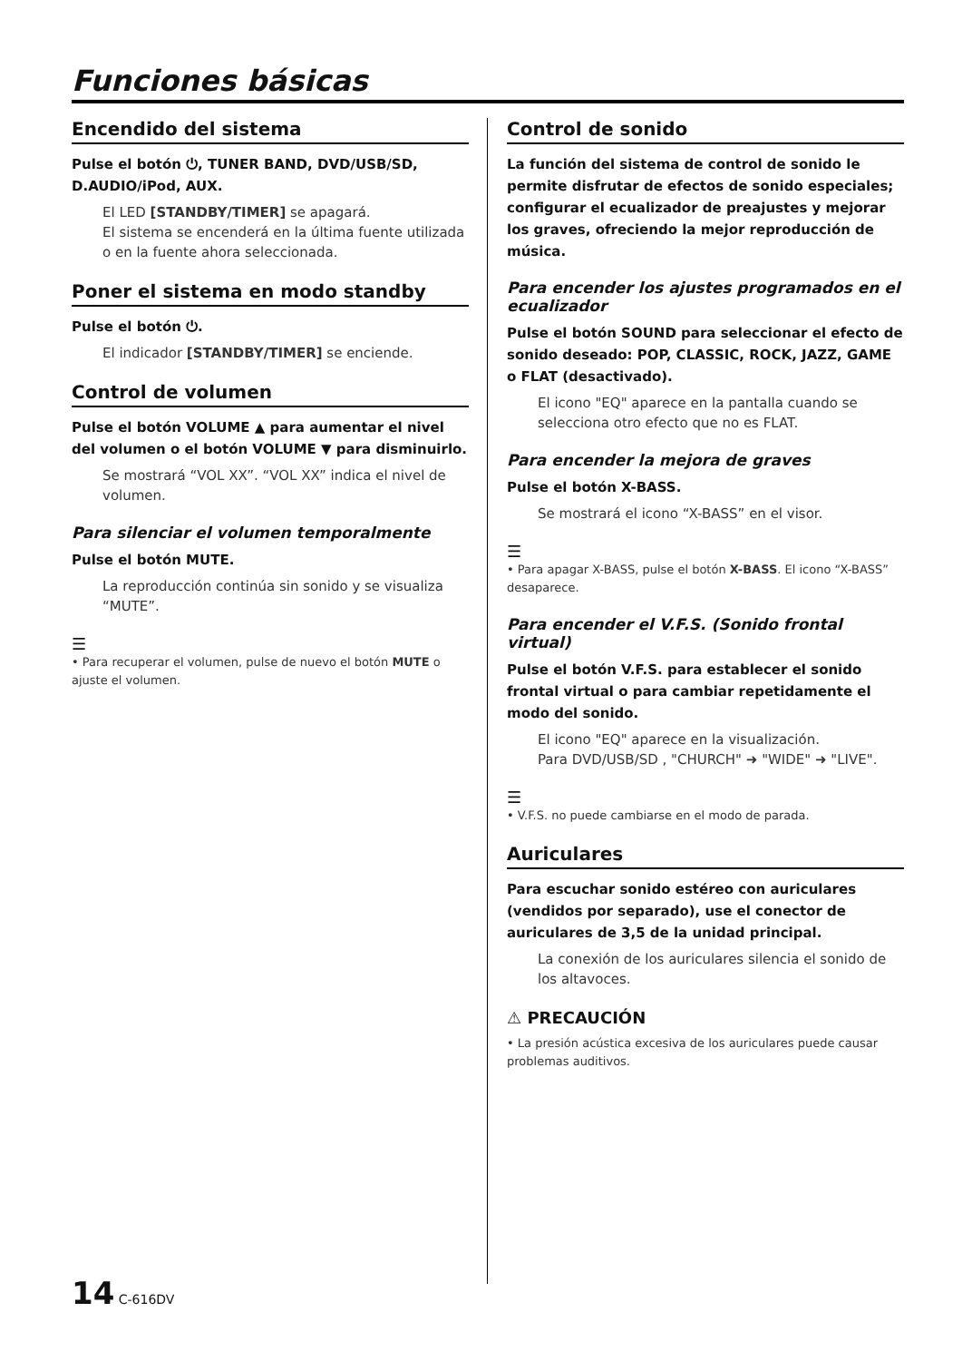Funciones básicas
Encendido del sistema
Pulse el botón ⏻, TUNER BAND, DVD/USB/SD, D.AUDIO/iPod, AUX.
El LED [STANDBY/TIMER] se apagará.
El sistema se encenderá en la última fuente utilizada o en la fuente ahora seleccionada.
Poner el sistema en modo standby
Pulse el botón ⏻.
El indicador [STANDBY/TIMER] se enciende.
Control de volumen
Pulse el botón VOLUME ▲ para aumentar el nivel del volumen o el botón VOLUME ▼ para disminuirlo.
Se mostrará “VOL XX”. “VOL XX” indica el nivel de volumen.
Para silenciar el volumen temporalmente
Pulse el botón MUTE.
La reproducción continúa sin sonido y se visualiza “MUTE”.
☰
• Para recuperar el volumen, pulse de nuevo el botón MUTE o ajuste el volumen.
Control de sonido
La función del sistema de control de sonido le permite disfrutar de efectos de sonido especiales; configurar el ecualizador de preajustes y mejorar los graves, ofreciendo la mejor reproducción de música.
Para encender los ajustes programados en el ecualizador
Pulse el botón SOUND para seleccionar el efecto de sonido deseado: POP, CLASSIC, ROCK, JAZZ, GAME o FLAT (desactivado).
El icono "EQ" aparece en la pantalla cuando se selecciona otro efecto que no es FLAT.
Para encender la mejora de graves
Pulse el botón X-BASS.
Se mostrará el icono “X-BASS” en el visor.
☰
• Para apagar X-BASS, pulse el botón X-BASS. El icono “X-BASS” desaparece.
Para encender el V.F.S. (Sonido frontal virtual)
Pulse el botón V.F.S. para establecer el sonido frontal virtual o para cambiar repetidamente el modo del sonido.
El icono "EQ" aparece en la visualización.
Para DVD/USB/SD , "CHURCH" ➜ "WIDE" ➜ "LIVE".
☰
• V.F.S. no puede cambiarse en el modo de parada.
Auriculares
Para escuchar sonido estéreo con auriculares (vendidos por separado), use el conector de auriculares de 3,5 de la unidad principal.
La conexión de los auriculares silencia el sonido de los altavoces.
⚠ PRECAUCIÓN
• La presión acústica excesiva de los auriculares puede causar problemas auditivos.
14 C-616DV